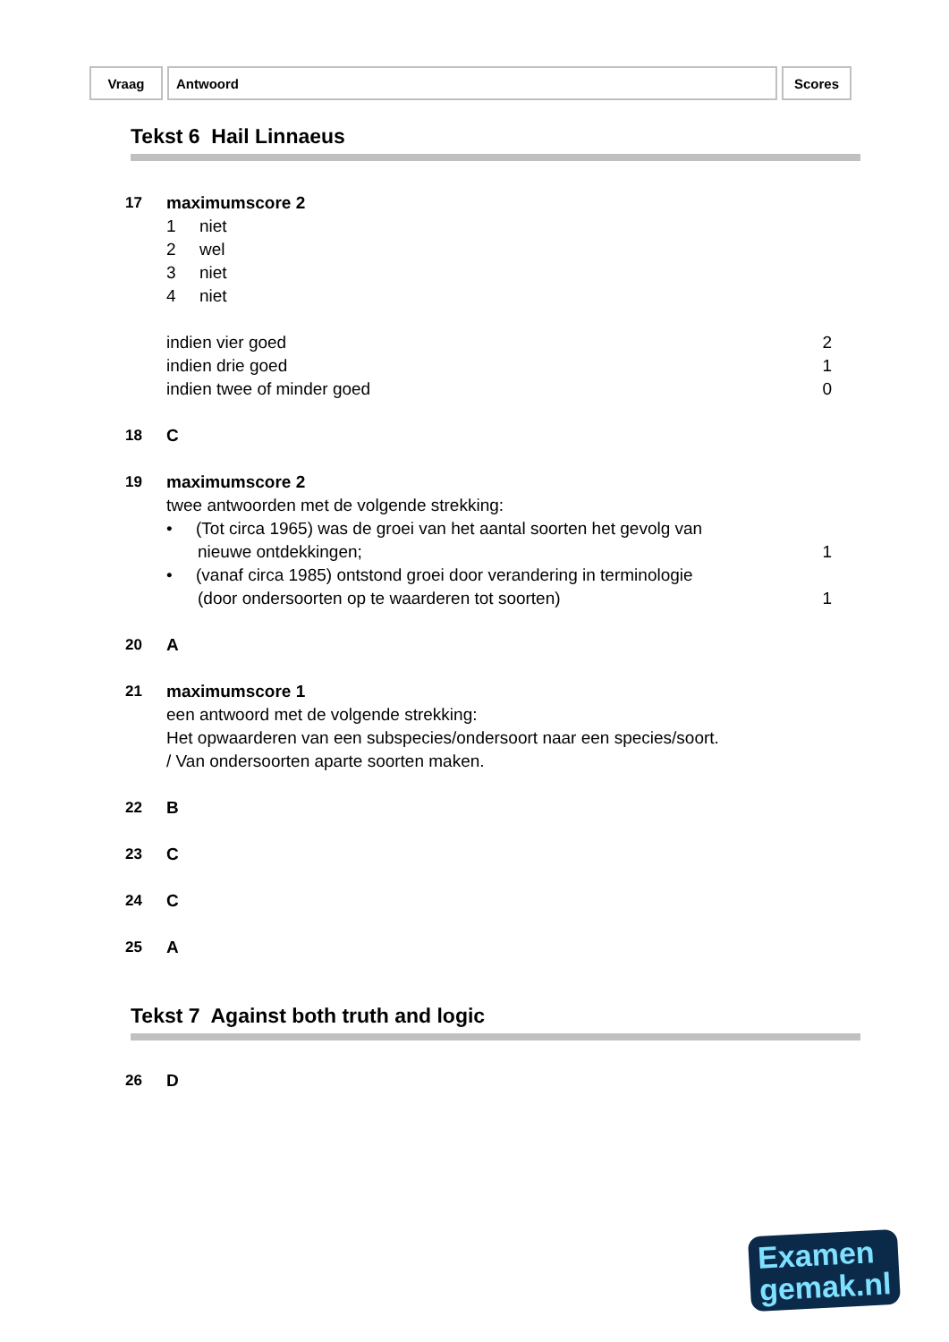| Vraag | Antwoord | Scores |
| --- | --- | --- |
Tekst 6 Hail Linnaeus
| 17 | maximumscore 2 | |
| | 1 niet | |
| | 2 wel | |
| | 3 niet | |
| | 4 niet | |
| | indien vier goed | 2 |
| | indien drie goed | 1 |
| | indien twee of minder goed | 0 |
| 18 | C | |
| 19 | maximumscore 2 | |
| | twee antwoorden met de volgende strekking: | |
| | • (Tot circa 1965) was de groei van het aantal soorten het gevolg van | |
| | nieuwe ontdekkingen; | 1 |
| | • (vanaf circa 1985) ontstond groei door verandering in terminologie | |
| | (door ondersoorten op te waarderen tot soorten) | 1 |
| 20 | A | |
| 21 | maximumscore 1 | |
| | een antwoord met de volgende strekking: | |
| | Het opwaarderen van een subspecies/ondersoort naar een species/soort. | |
| | / Van ondersoorten aparte soorten maken. | |
| 22 | B | |
| 23 | C | |
| 24 | C | |
| 25 | A | |
Tekst 7 Against both truth and logic
| 26 | D | |
Examen
gemak.nl